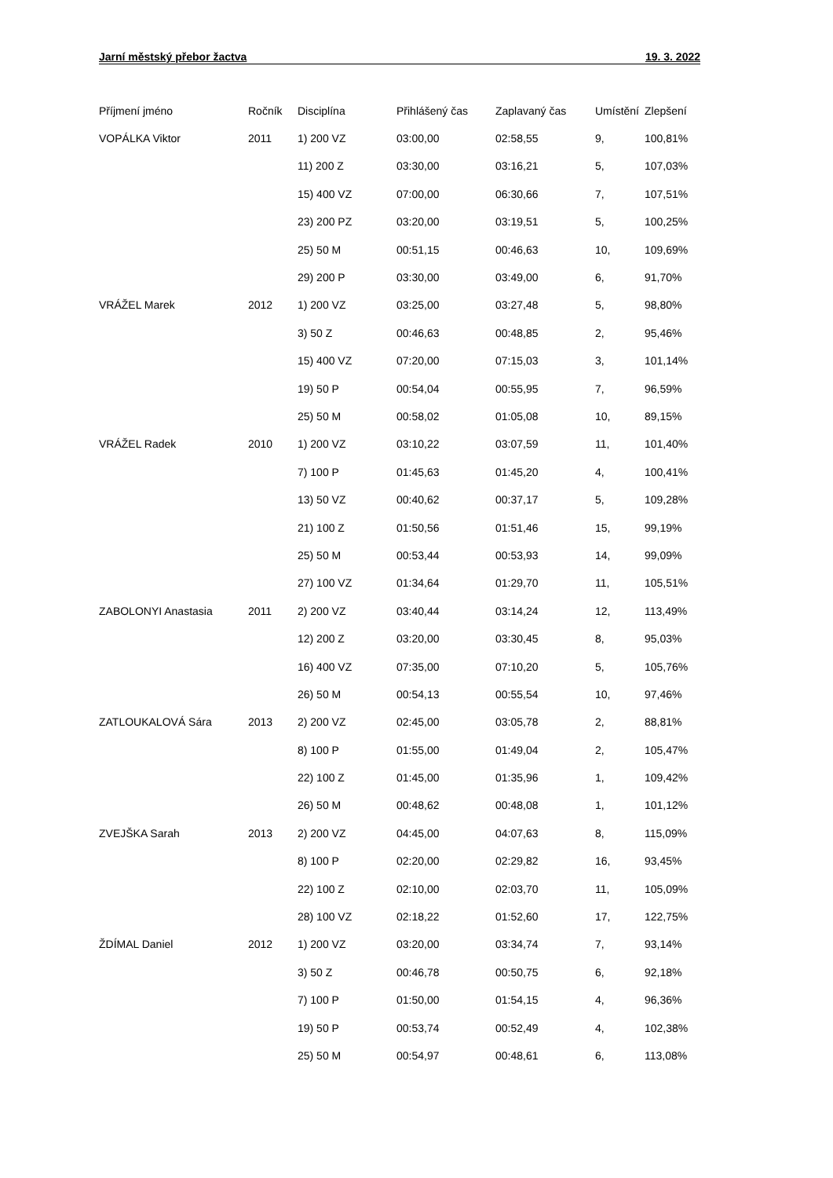Jarní městský přebor žactva 19. 3. 2022
| Příjmení jméno | Ročník | Disciplína | Přihlášený čas | Zaplavaný čas | Umístění | Zlepšení |
| --- | --- | --- | --- | --- | --- | --- |
| VOPÁLKA Viktor | 2011 | 1) 200 VZ | 03:00,00 | 02:58,55 | 9, | 100,81% |
| | | 11) 200 Z | 03:30,00 | 03:16,21 | 5, | 107,03% |
| | | 15) 400 VZ | 07:00,00 | 06:30,66 | 7, | 107,51% |
| | | 23) 200 PZ | 03:20,00 | 03:19,51 | 5, | 100,25% |
| | | 25) 50 M | 00:51,15 | 00:46,63 | 10, | 109,69% |
| | | 29) 200 P | 03:30,00 | 03:49,00 | 6, | 91,70% |
| VRÁŽEL Marek | 2012 | 1) 200 VZ | 03:25,00 | 03:27,48 | 5, | 98,80% |
| | | 3) 50 Z | 00:46,63 | 00:48,85 | 2, | 95,46% |
| | | 15) 400 VZ | 07:20,00 | 07:15,03 | 3, | 101,14% |
| | | 19) 50 P | 00:54,04 | 00:55,95 | 7, | 96,59% |
| | | 25) 50 M | 00:58,02 | 01:05,08 | 10, | 89,15% |
| VRÁŽEL Radek | 2010 | 1) 200 VZ | 03:10,22 | 03:07,59 | 11, | 101,40% |
| | | 7) 100 P | 01:45,63 | 01:45,20 | 4, | 100,41% |
| | | 13) 50 VZ | 00:40,62 | 00:37,17 | 5, | 109,28% |
| | | 21) 100 Z | 01:50,56 | 01:51,46 | 15, | 99,19% |
| | | 25) 50 M | 00:53,44 | 00:53,93 | 14, | 99,09% |
| | | 27) 100 VZ | 01:34,64 | 01:29,70 | 11, | 105,51% |
| ZABOLONYI Anastasia | 2011 | 2) 200 VZ | 03:40,44 | 03:14,24 | 12, | 113,49% |
| | | 12) 200 Z | 03:20,00 | 03:30,45 | 8, | 95,03% |
| | | 16) 400 VZ | 07:35,00 | 07:10,20 | 5, | 105,76% |
| | | 26) 50 M | 00:54,13 | 00:55,54 | 10, | 97,46% |
| ZATLOUKALOVÁ Sára | 2013 | 2) 200 VZ | 02:45,00 | 03:05,78 | 2, | 88,81% |
| | | 8) 100 P | 01:55,00 | 01:49,04 | 2, | 105,47% |
| | | 22) 100 Z | 01:45,00 | 01:35,96 | 1, | 109,42% |
| | | 26) 50 M | 00:48,62 | 00:48,08 | 1, | 101,12% |
| ZVEJŠKA Sarah | 2013 | 2) 200 VZ | 04:45,00 | 04:07,63 | 8, | 115,09% |
| | | 8) 100 P | 02:20,00 | 02:29,82 | 16, | 93,45% |
| | | 22) 100 Z | 02:10,00 | 02:03,70 | 11, | 105,09% |
| | | 28) 100 VZ | 02:18,22 | 01:52,60 | 17, | 122,75% |
| ŽDÍMAL Daniel | 2012 | 1) 200 VZ | 03:20,00 | 03:34,74 | 7, | 93,14% |
| | | 3) 50 Z | 00:46,78 | 00:50,75 | 6, | 92,18% |
| | | 7) 100 P | 01:50,00 | 01:54,15 | 4, | 96,36% |
| | | 19) 50 P | 00:53,74 | 00:52,49 | 4, | 102,38% |
| | | 25) 50 M | 00:54,97 | 00:48,61 | 6, | 113,08% |